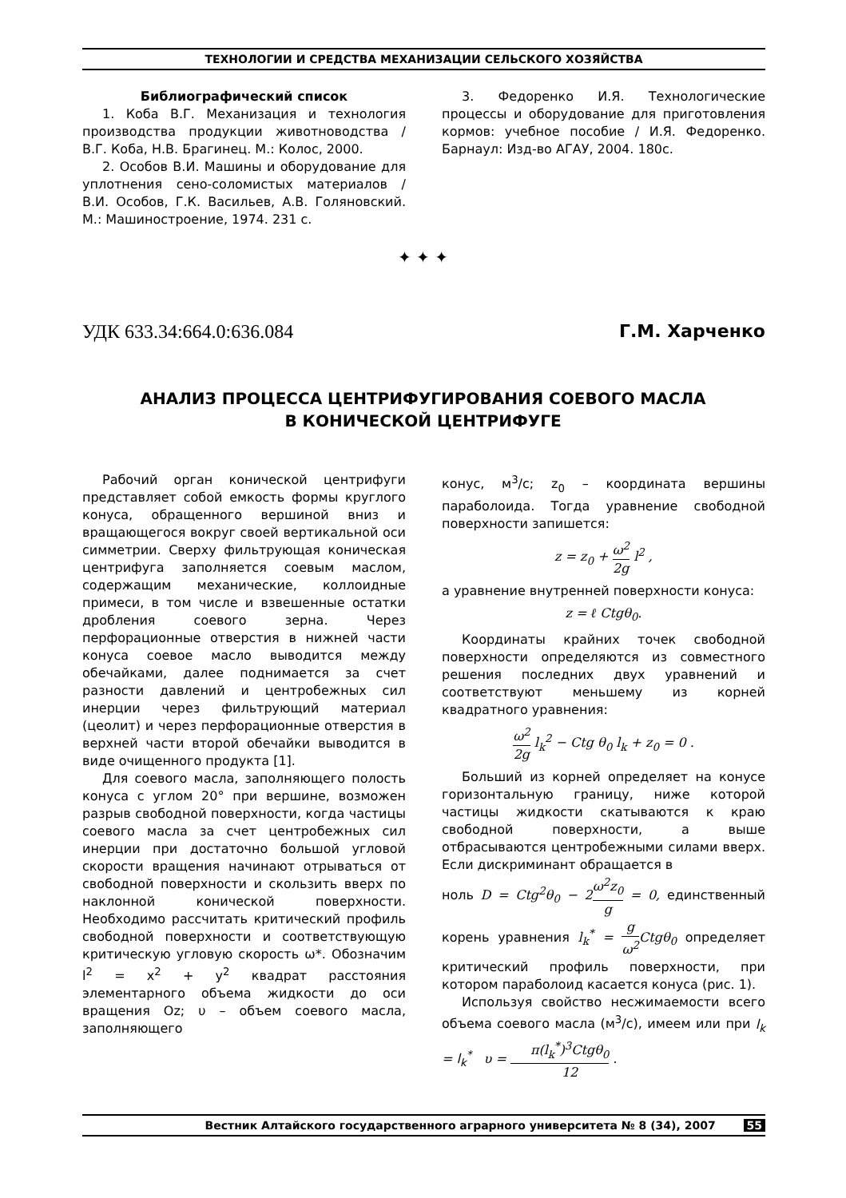ТЕХНОЛОГИИ И СРЕДСТВА МЕХАНИЗАЦИИ СЕЛЬСКОГО ХОЗЯЙСТВА
Библиографический список
1. Коба В.Г. Механизация и технология производства продукции животноводства / В.Г. Коба, Н.В. Брагинец. М.: Колос, 2000.
2. Особов В.И. Машины и оборудование для уплотнения сено-соломистых материалов / В.И. Особов, Г.К. Васильев, А.В. Голяновский. М.: Машиностроение, 1974. 231 с.
3. Федоренко И.Я. Технологические процессы и оборудование для приготовления кормов: учебное пособие / И.Я. Федоренко. Барнаул: Изд-во АГАУ, 2004. 180с.
✦ ✦ ✦
УДК 633.34:664.0:636.084 Г.М. Харченко
АНАЛИЗ ПРОЦЕССА ЦЕНТРИФУГИРОВАНИЯ СОЕВОГО МАСЛА
В КОНИЧЕСКОЙ ЦЕНТРИФУГЕ
Рабочий орган конической центрифуги представляет собой емкость формы круглого конуса, обращенного вершиной вниз и вращающегося вокруг своей вертикальной оси симметрии. Сверху фильтрующая коническая центрифуга заполняется соевым маслом, содержащим механические, коллоидные примеси, в том числе и взвешенные остатки дробления соевого зерна. Через перфорационные отверстия в нижней части конуса соевое масло выводится между обечайками, далее поднимается за счет разности давлений и центробежных сил инерции через фильтрующий материал (цеолит) и через перфорационные отверстия в верхней части второй обечайки выводится в виде очищенного продукта [1].
Для соевого масла, заполняющего полость конуса с углом 20° при вершине, возможен разрыв свободной поверхности, когда частицы соевого масла за счет центробежных сил инерции при достаточно большой угловой скорости вращения начинают отрываться от свободной поверхности и скользить вверх по наклонной конической поверхности. Необходимо рассчитать критический профиль свободной поверхности и соответствующую критическую угловую скорость ω*. Обозначим l<sup>2</sup> = x<sup>2</sup> + y<sup>2</sup> квадрат расстояния элементарного объема жидкости до оси вращения Oz; υ – объем соевого масла, заполняющего
конус, м<sup>3</sup>/с; z<sub>0</sub> – координата вершины параболоида. Тогда уравнение свободной поверхности запишется:
z = z<sub>0</sub> + ω<sup>2</sup> 2g l<sup>2</sup> ,
а уравнение внутренней поверхности конуса:
z = ℓ Ctgθ<sub>0</sub>.
Координаты крайних точек свободной поверхности определяются из совместного решения последних двух уравнений и соответствуют меньшему из корней квадратного уравнения:
ω<sup>2</sup> 2g l<sub>k</sub><sup>2</sup> − Ctg θ<sub>0</sub> l<sub>k</sub> + z<sub>0</sub> = 0 .
Больший из корней определяет на конусе горизонтальную границу, ниже которой частицы жидкости скатываются к краю свободной поверхности, а выше отбрасываются центробежными силами вверх. Если дискриминант обращается в
ноль D = Ctg<sup>2</sup>θ<sub>0</sub> − 2ω<sup>2</sup>z<sub>0</sub> g = 0, единственный корень уравнения l<sub>k</sub><sup>*</sup> = g ω<sup>2</sup> Ctgθ<sub>0</sub> определяет критический профиль поверхности, при котором параболоид касается конуса (рис. 1).
Используя свойство несжимаемости всего объема соевого масла (м<sup>3</sup>/с), имеем или при l<sub>k</sub> = l<sub>k</sub><sup>*</sup> υ = π(l<sub>k</sub><sup>*</sup>)<sup>3</sup>Ctgθ<sub>0</sub> 12 .
Вестник Алтайского государственного аграрного университета № 8 (34), 2007 55